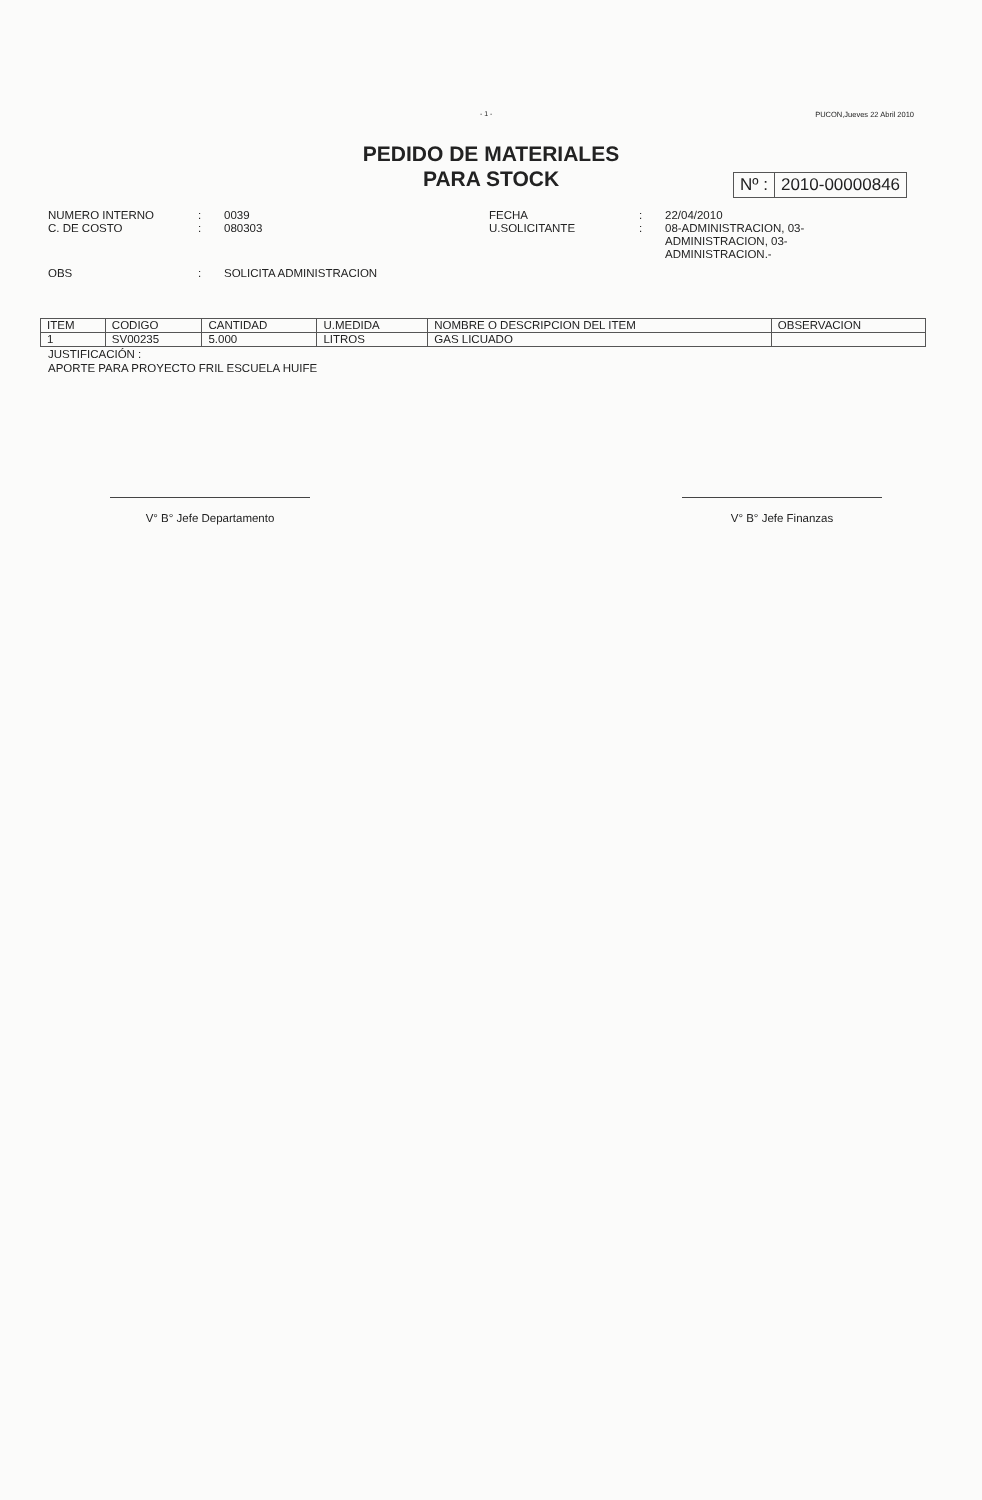- 1 - PUCON,Jueves 22 Abril 2010
PEDIDO DE MATERIALES
PARA STOCK
Nº : 2010-00000846
NUMERO INTERNO
:
0039
FECHA
:
22/04/2010
C. DE COSTO
:
080303
U.SOLICITANTE
:
08-ADMINISTRACION, 03-
ADMINISTRACION, 03-
ADMINISTRACION.-
OBS
:
SOLICITA ADMINISTRACION
| ITEM | CODIGO | CANTIDAD | U.MEDIDA | NOMBRE O DESCRIPCION DEL ITEM | OBSERVACION |
| --- | --- | --- | --- | --- | --- |
| 1 | SV00235 | 5.000 | LITROS | GAS LICUADO | |
JUSTIFICACIÓN :
APORTE PARA PROYECTO FRIL ESCUELA HUIFE
V° B° Jefe Departamento V° B° Jefe Finanzas